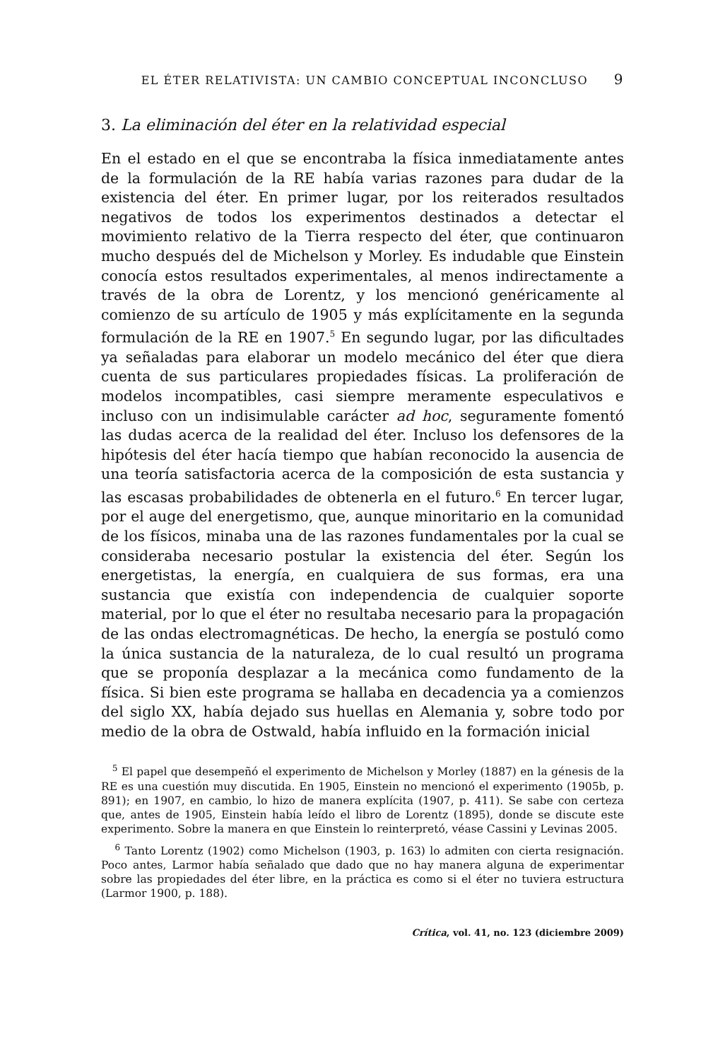EL ÉTER RELATIVISTA: UN CAMBIO CONCEPTUAL INCONCLUSO 9
3. La eliminación del éter en la relatividad especial
En el estado en el que se encontraba la física inmediatamente antes de la formulación de la RE había varias razones para dudar de la existencia del éter. En primer lugar, por los reiterados resultados negativos de todos los experimentos destinados a detectar el movimiento relativo de la Tierra respecto del éter, que continuaron mucho después del de Michelson y Morley. Es indudable que Einstein conocía estos resultados experimentales, al menos indirectamente a través de la obra de Lorentz, y los mencionó genéricamente al comienzo de su artículo de 1905 y más explícitamente en la segunda formulación de la RE en 1907.<sup>5</sup> En segundo lugar, por las dificultades ya señaladas para elaborar un modelo mecánico del éter que diera cuenta de sus particulares propiedades físicas. La proliferación de modelos incompatibles, casi siempre meramente especulativos e incluso con un indisimulable carácter ad hoc, seguramente fomentó las dudas acerca de la realidad del éter. Incluso los defensores de la hipótesis del éter hacía tiempo que habían reconocido la ausencia de una teoría satisfactoria acerca de la composición de esta sustancia y las escasas probabilidades de obtenerla en el futuro.<sup>6</sup> En tercer lugar, por el auge del energetismo, que, aunque minoritario en la comunidad de los físicos, minaba una de las razones fundamentales por la cual se consideraba necesario postular la existencia del éter. Según los energetistas, la energía, en cualquiera de sus formas, era una sustancia que existía con independencia de cualquier soporte material, por lo que el éter no resultaba necesario para la propagación de las ondas electromagnéticas. De hecho, la energía se postuló como la única sustancia de la naturaleza, de lo cual resultó un programa que se proponía desplazar a la mecánica como fundamento de la física. Si bien este programa se hallaba en decadencia ya a comienzos del siglo XX, había dejado sus huellas en Alemania y, sobre todo por medio de la obra de Ostwald, había influido en la formación inicial
<sup>5</sup> El papel que desempeñó el experimento de Michelson y Morley (1887) en la génesis de la RE es una cuestión muy discutida. En 1905, Einstein no mencionó el experimento (1905b, p. 891); en 1907, en cambio, lo hizo de manera explícita (1907, p. 411). Se sabe con certeza que, antes de 1905, Einstein había leído el libro de Lorentz (1895), donde se discute este experimento. Sobre la manera en que Einstein lo reinterpretó, véase Cassini y Levinas 2005.
<sup>6</sup> Tanto Lorentz (1902) como Michelson (1903, p. 163) lo admiten con cierta resignación. Poco antes, Larmor había señalado que dado que no hay manera alguna de experimentar sobre las propiedades del éter libre, en la práctica es como si el éter no tuviera estructura (Larmor 1900, p. 188).
Crítica, vol. 41, no. 123 (diciembre 2009)